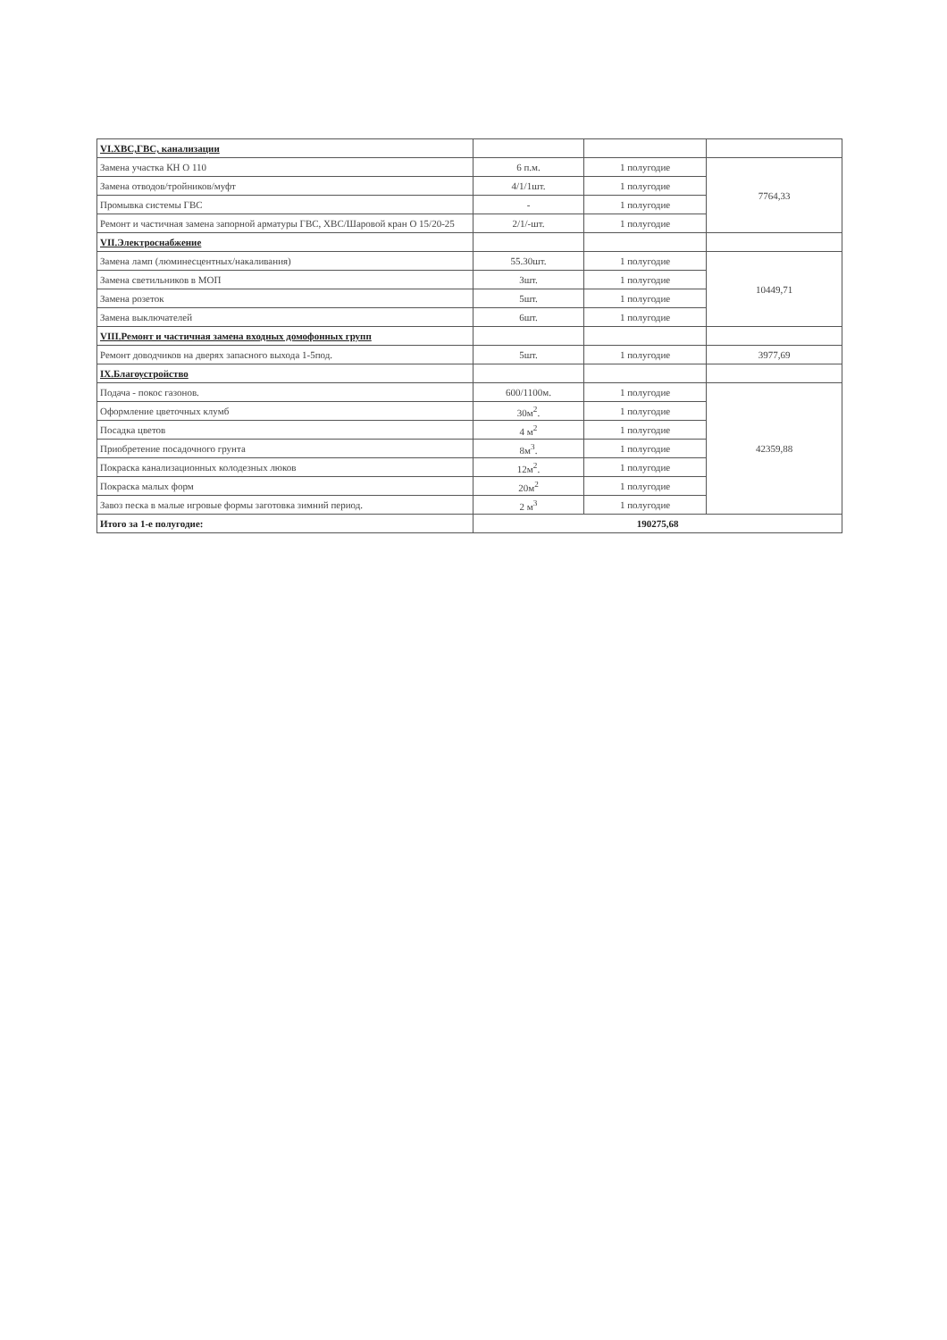| VI.ХВС,ГВС, канализации | | | |
| Замена участка КН О 110 | 6 п.м. | 1 полугодие | 7764,33 |
| Замена отводов/тройников/муфт | 4/1/1шт. | 1 полугодие | |
| Промывка системы ГВС | - | 1 полугодие | |
| Ремонт и частичная замена запорной арматуры ГВС, ХВС/Шаровой кран О 15/20-25 | 2/1/-шт. | 1 полугодие | |
| VII.Электроснабжение | | | |
| Замена ламп (люминесцентных/накаливания) | 55.30шт. | 1 полугодие | 10449,71 |
| Замена светильников в МОП | 3шт. | 1 полугодие | |
| Замена розеток | 5шт. | 1 полугодие | |
| Замена выключателей | 6шт. | 1 полугодие | |
| VIII.Ремонт и частичная замена входных домофонных групп | | | |
| Ремонт доводчиков на дверях запасного выхода 1-5под. | 5шт. | 1 полугодие | 3977,69 |
| IX.Благоустройство | | | |
| Подача - покос газонов. | 600/1100м. | 1 полугодие | 42359,88 |
| Оформление цветочных клумб | 30м<sup>2</sup>. | 1 полугодие | |
| Посадка цветов | 4 м<sup>2</sup> | 1 полугодие | |
| Приобретение посадочного грунта | 8м<sup>3</sup>. | 1 полугодие | |
| Покраска канализационных колодезных люков | 12м<sup>2</sup>. | 1 полугодие | |
| Покраска малых форм | 20м<sup>2</sup> | 1 полугодие | |
| Завоз песка в малые игровые формы заготовка зимний период. | 2 м<sup>3</sup> | 1 полугодие | |
| Итого за 1-е полугодие: | 190275,68 | | |